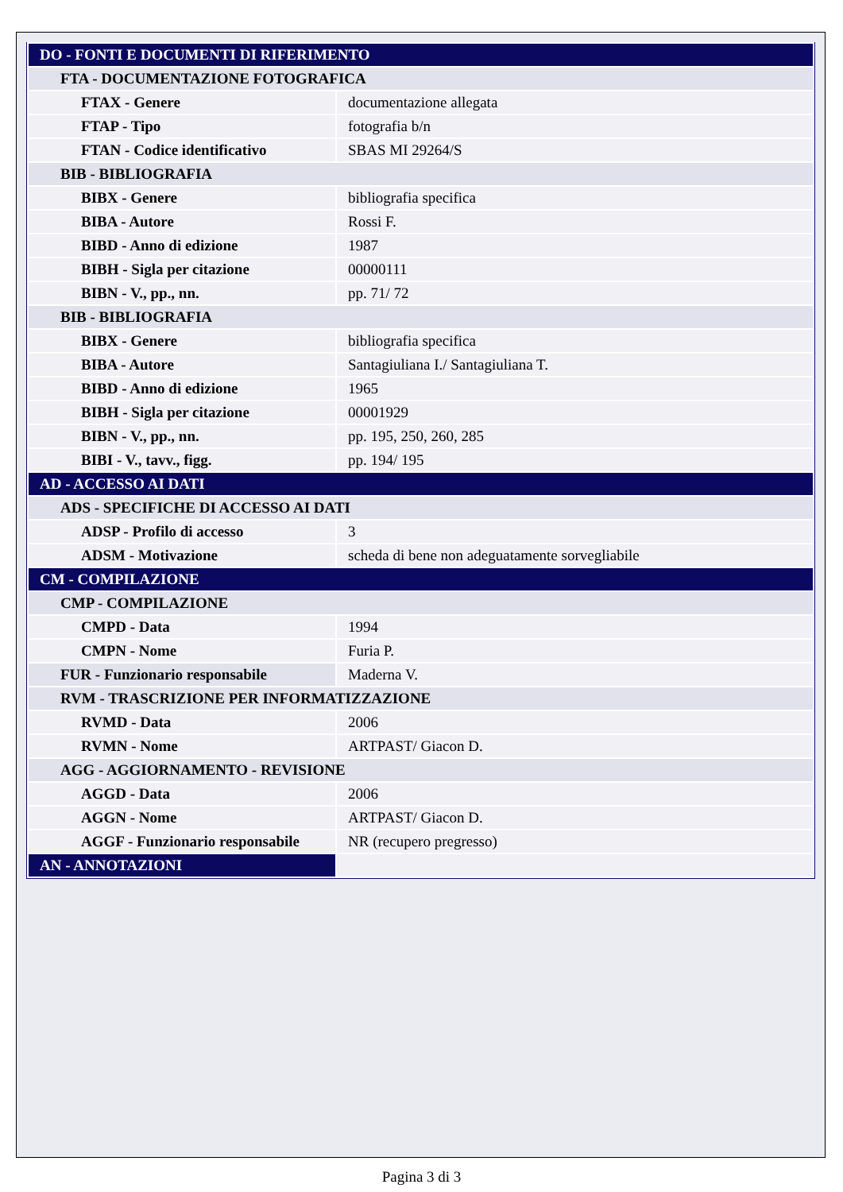| DO - FONTI E DOCUMENTI DI RIFERIMENTO | |
| FTA - DOCUMENTAZIONE FOTOGRAFICA | |
| FTAX - Genere | documentazione allegata |
| FTAP - Tipo | fotografia b/n |
| FTAN - Codice identificativo | SBAS MI 29264/S |
| BIB - BIBLIOGRAFIA | |
| BIBX - Genere | bibliografia specifica |
| BIBA - Autore | Rossi F. |
| BIBD - Anno di edizione | 1987 |
| BIBH - Sigla per citazione | 00000111 |
| BIBN - V., pp., nn. | pp. 71/ 72 |
| BIB - BIBLIOGRAFIA | |
| BIBX - Genere | bibliografia specifica |
| BIBA - Autore | Santagiuliana I./ Santagiuliana T. |
| BIBD - Anno di edizione | 1965 |
| BIBH - Sigla per citazione | 00001929 |
| BIBN - V., pp., nn. | pp. 195, 250, 260, 285 |
| BIBI - V., tavv., figg. | pp. 194/ 195 |
| AD - ACCESSO AI DATI | |
| ADS - SPECIFICHE DI ACCESSO AI DATI | |
| ADSP - Profilo di accesso | 3 |
| ADSM - Motivazione | scheda di bene non adeguatamente sorvegliabile |
| CM - COMPILAZIONE | |
| CMP - COMPILAZIONE | |
| CMPD - Data | 1994 |
| CMPN - Nome | Furia P. |
| FUR - Funzionario responsabile | Maderna V. |
| RVM - TRASCRIZIONE PER INFORMATIZZAZIONE | |
| RVMD - Data | 2006 |
| RVMN - Nome | ARTPAST/ Giacon D. |
| AGG - AGGIORNAMENTO - REVISIONE | |
| AGGD - Data | 2006 |
| AGGN - Nome | ARTPAST/ Giacon D. |
| AGGF - Funzionario responsabile | NR (recupero pregresso) |
| AN - ANNOTAZIONI | |
Pagina 3 di 3